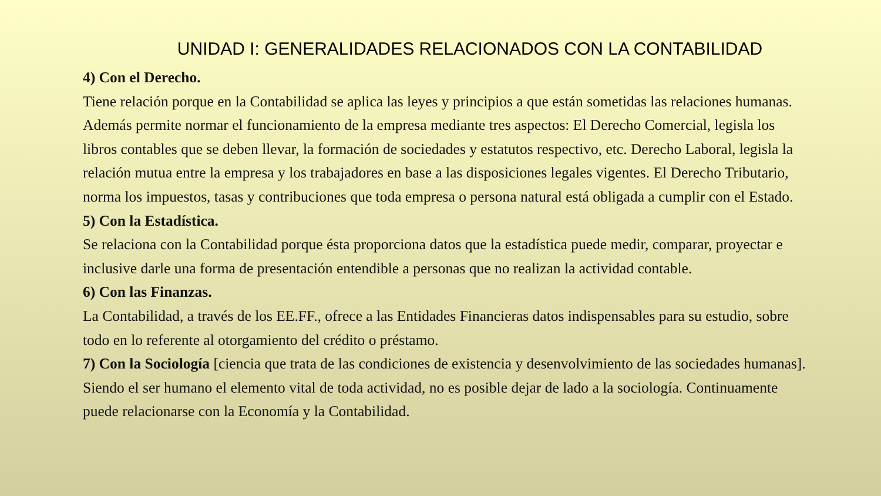UNIDAD I: GENERALIDADES RELACIONADOS CON LA CONTABILIDAD
4) Con el Derecho.
Tiene relación porque en la Contabilidad se aplica las leyes y principios a que están sometidas las relaciones humanas. Además permite normar el funcionamiento de la empresa mediante tres aspectos: El Derecho Comercial, legisla los libros contables que se deben llevar, la formación de sociedades y estatutos respectivo, etc. Derecho Laboral, legisla la relación mutua entre la empresa y los trabajadores en base a las disposiciones legales vigentes. El Derecho Tributario, norma los impuestos, tasas y contribuciones que toda empresa o persona natural está obligada a cumplir con el Estado.
5) Con la Estadística.
Se relaciona con la Contabilidad porque ésta proporciona datos que la estadística puede medir, comparar, proyectar e inclusive darle una forma de presentación entendible a personas que no realizan la actividad contable.
6) Con las Finanzas.
La Contabilidad, a través de los EE.FF., ofrece a las Entidades Financieras datos indispensables para su estudio, sobre todo en lo referente al otorgamiento del crédito o préstamo.
7) Con la Sociología [ciencia que trata de las condiciones de existencia y desenvolvimiento de las sociedades humanas]. Siendo el ser humano el elemento vital de toda actividad, no es posible dejar de lado a la sociología. Continuamente puede relacionarse con la Economía y la Contabilidad.